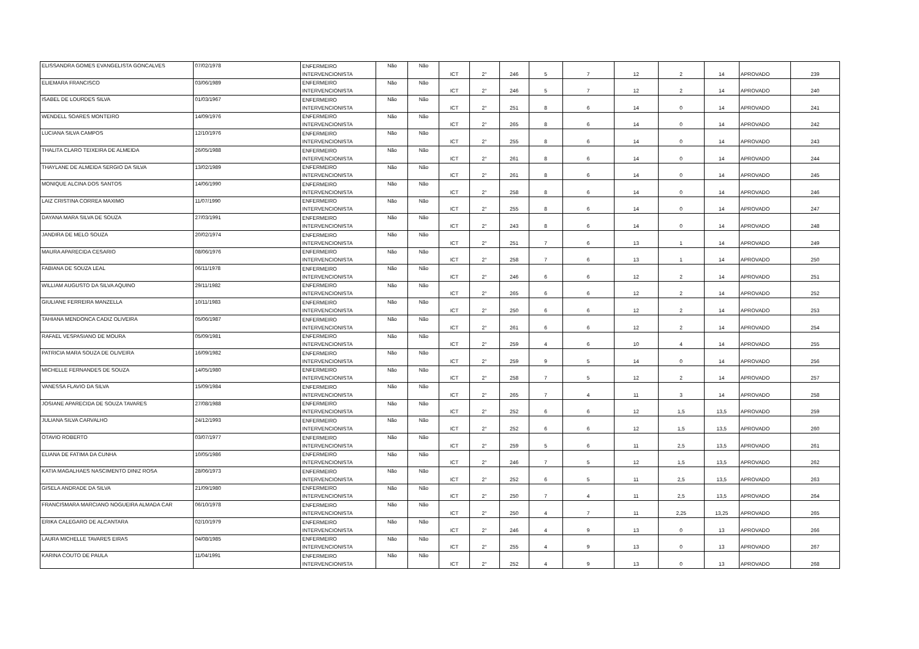| ELISSANDRA GOMES EVANGELISTA GONCALVES | 07/02/1978 | ENFERMEIRO INTERVENCIONISTA | Não | Não | ICT | 2° | 246 | 5 | 7 | 12 | 2 | 14 | APROVADO | 239 |
| ELIEMARA FRANCISCO | 03/06/1989 | ENFERMEIRO INTERVENCIONISTA | Não | Não | ICT | 2° | 246 | 5 | 7 | 12 | 2 | 14 | APROVADO | 240 |
| ISABEL DE LOURDES SILVA | 01/03/1967 | ENFERMEIRO INTERVENCIONISTA | Não | Não | ICT | 2° | 251 | 8 | 6 | 14 | 0 | 14 | APROVADO | 241 |
| WENDELL SOARES MONTEIRO | 14/09/1976 | ENFERMEIRO INTERVENCIONISTA | Não | Não | ICT | 2° | 265 | 8 | 6 | 14 | 0 | 14 | APROVADO | 242 |
| LUCIANA SILVA CAMPOS | 12/10/1976 | ENFERMEIRO INTERVENCIONISTA | Não | Não | ICT | 2° | 255 | 8 | 6 | 14 | 0 | 14 | APROVADO | 243 |
| THALITA CLARO TEIXEIRA DE ALMEIDA | 26/05/1988 | ENFERMEIRO INTERVENCIONISTA | Não | Não | ICT | 2° | 261 | 8 | 6 | 14 | 0 | 14 | APROVADO | 244 |
| THAYLANE DE ALMEIDA SERGIO DA SILVA | 13/02/1989 | ENFERMEIRO INTERVENCIONISTA | Não | Não | ICT | 2° | 261 | 8 | 6 | 14 | 0 | 14 | APROVADO | 245 |
| MONIQUE ALCINA DOS SANTOS | 14/06/1990 | ENFERMEIRO INTERVENCIONISTA | Não | Não | ICT | 2° | 258 | 8 | 6 | 14 | 0 | 14 | APROVADO | 246 |
| LAIZ CRISTINA CORREA MAXIMO | 11/07/1990 | ENFERMEIRO INTERVENCIONISTA | Não | Não | ICT | 2° | 255 | 8 | 6 | 14 | 0 | 14 | APROVADO | 247 |
| DAYANA MARA SILVA DE SOUZA | 27/03/1991 | ENFERMEIRO INTERVENCIONISTA | Não | Não | ICT | 2° | 243 | 8 | 6 | 14 | 0 | 14 | APROVADO | 248 |
| JANDIRA DE MELO SOUZA | 20/02/1974 | ENFERMEIRO INTERVENCIONISTA | Não | Não | ICT | 2° | 251 | 7 | 6 | 13 | 1 | 14 | APROVADO | 249 |
| MAURA APARECIDA CESARIO | 08/06/1976 | ENFERMEIRO INTERVENCIONISTA | Não | Não | ICT | 2° | 258 | 7 | 6 | 13 | 1 | 14 | APROVADO | 250 |
| FABIANA DE SOUZA LEAL | 06/11/1978 | ENFERMEIRO INTERVENCIONISTA | Não | Não | ICT | 2° | 246 | 6 | 6 | 12 | 2 | 14 | APROVADO | 251 |
| WILLIAM AUGUSTO DA SILVA AQUINO | 29/11/1982 | ENFERMEIRO INTERVENCIONISTA | Não | Não | ICT | 2° | 265 | 6 | 6 | 12 | 2 | 14 | APROVADO | 252 |
| GIULIANE FERREIRA MANZELLA | 10/11/1983 | ENFERMEIRO INTERVENCIONISTA | Não | Não | ICT | 2° | 250 | 6 | 6 | 12 | 2 | 14 | APROVADO | 253 |
| TAHIANA MENDONCA CADIZ OLIVEIRA | 05/06/1987 | ENFERMEIRO INTERVENCIONISTA | Não | Não | ICT | 2° | 261 | 6 | 6 | 12 | 2 | 14 | APROVADO | 254 |
| RAFAEL VESPASIANO DE MOURA | 05/09/1981 | ENFERMEIRO INTERVENCIONISTA | Não | Não | ICT | 2° | 259 | 4 | 6 | 10 | 4 | 14 | APROVADO | 255 |
| PATRICIA MARA SOUZA DE OLIVEIRA | 16/09/1982 | ENFERMEIRO INTERVENCIONISTA | Não | Não | ICT | 2° | 259 | 9 | 5 | 14 | 0 | 14 | APROVADO | 256 |
| MICHELLE FERNANDES DE SOUZA | 14/05/1980 | ENFERMEIRO INTERVENCIONISTA | Não | Não | ICT | 2° | 258 | 7 | 5 | 12 | 2 | 14 | APROVADO | 257 |
| VANESSA FLAVIO DA SILVA | 15/09/1984 | ENFERMEIRO INTERVENCIONISTA | Não | Não | ICT | 2° | 265 | 7 | 4 | 11 | 3 | 14 | APROVADO | 258 |
| JOSIANE APARECIDA DE SOUZA TAVARES | 27/08/1988 | ENFERMEIRO INTERVENCIONISTA | Não | Não | ICT | 2° | 252 | 6 | 6 | 12 | 1,5 | 13,5 | APROVADO | 259 |
| JULIANA SILVA CARVALHO | 24/12/1993 | ENFERMEIRO INTERVENCIONISTA | Não | Não | ICT | 2° | 252 | 6 | 6 | 12 | 1,5 | 13,5 | APROVADO | 260 |
| OTAVIO ROBERTO | 03/07/1977 | ENFERMEIRO INTERVENCIONISTA | Não | Não | ICT | 2° | 259 | 5 | 6 | 11 | 2,5 | 13,5 | APROVADO | 261 |
| ELIANA DE FATIMA DA CUNHA | 10/05/1986 | ENFERMEIRO INTERVENCIONISTA | Não | Não | ICT | 2° | 246 | 7 | 5 | 12 | 1,5 | 13,5 | APROVADO | 262 |
| KATIA MAGALHAES NASCIMENTO DINIZ ROSA | 28/06/1973 | ENFERMEIRO INTERVENCIONISTA | Não | Não | ICT | 2° | 252 | 6 | 5 | 11 | 2,5 | 13,5 | APROVADO | 263 |
| GISELA ANDRADE DA SILVA | 21/09/1980 | ENFERMEIRO INTERVENCIONISTA | Não | Não | ICT | 2° | 250 | 7 | 4 | 11 | 2,5 | 13,5 | APROVADO | 264 |
| FRANCISMARA MARCIANO NOGUEIRA ALMADA CAR | 06/10/1978 | ENFERMEIRO INTERVENCIONISTA | Não | Não | ICT | 2° | 250 | 4 | 7 | 11 | 2,25 | 13,25 | APROVADO | 265 |
| ERIKA CALEGARO DE ALCANTARA | 02/10/1979 | ENFERMEIRO INTERVENCIONISTA | Não | Não | ICT | 2° | 246 | 4 | 9 | 13 | 0 | 13 | APROVADO | 266 |
| LAURA MICHELLE TAVARES EIRAS | 04/08/1985 | ENFERMEIRO INTERVENCIONISTA | Não | Não | ICT | 2° | 255 | 4 | 9 | 13 | 0 | 13 | APROVADO | 267 |
| KARINA COUTO DE PAULA | 11/04/1991 | ENFERMEIRO INTERVENCIONISTA | Não | Não | ICT | 2° | 252 | 4 | 9 | 13 | 0 | 13 | APROVADO | 268 |